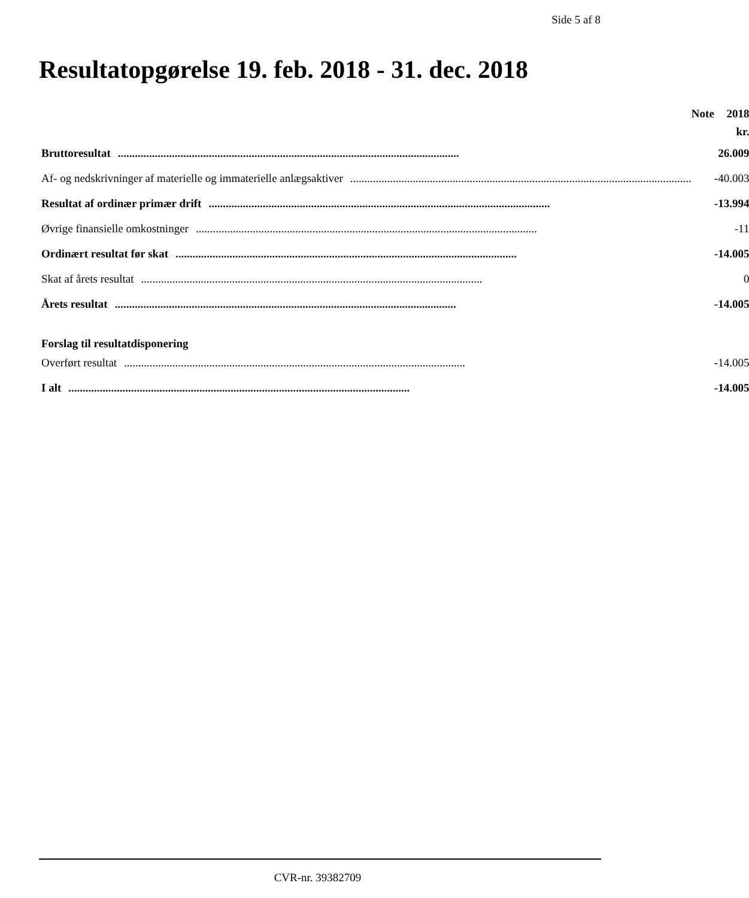Side 5 af 8
Resultatopgørelse 19. feb. 2018 - 31. dec. 2018
| | Note | 2018 |
| --- | --- | --- |
| | | kr. |
| Bruttoresultat ........................................................................................................................ | | 26.009 |
| Af- og nedskrivninger af materielle og immaterielle anlægsaktiver ........................................................................................................................ | | -40.003 |
| Resultat af ordinær primær drift ........................................................................................................................ | | -13.994 |
| Øvrige finansielle omkostninger ........................................................................................................................ | | -11 |
| Ordinært resultat før skat ........................................................................................................................ | | -14.005 |
| Skat af årets resultat ........................................................................................................................ | | 0 |
| Årets resultat ........................................................................................................................ | | -14.005 |
| Forslag til resultatdisponering | | |
| Overført resultat ........................................................................................................................ | | -14.005 |
| I alt ........................................................................................................................ | | -14.005 |
CVR-nr. 39382709